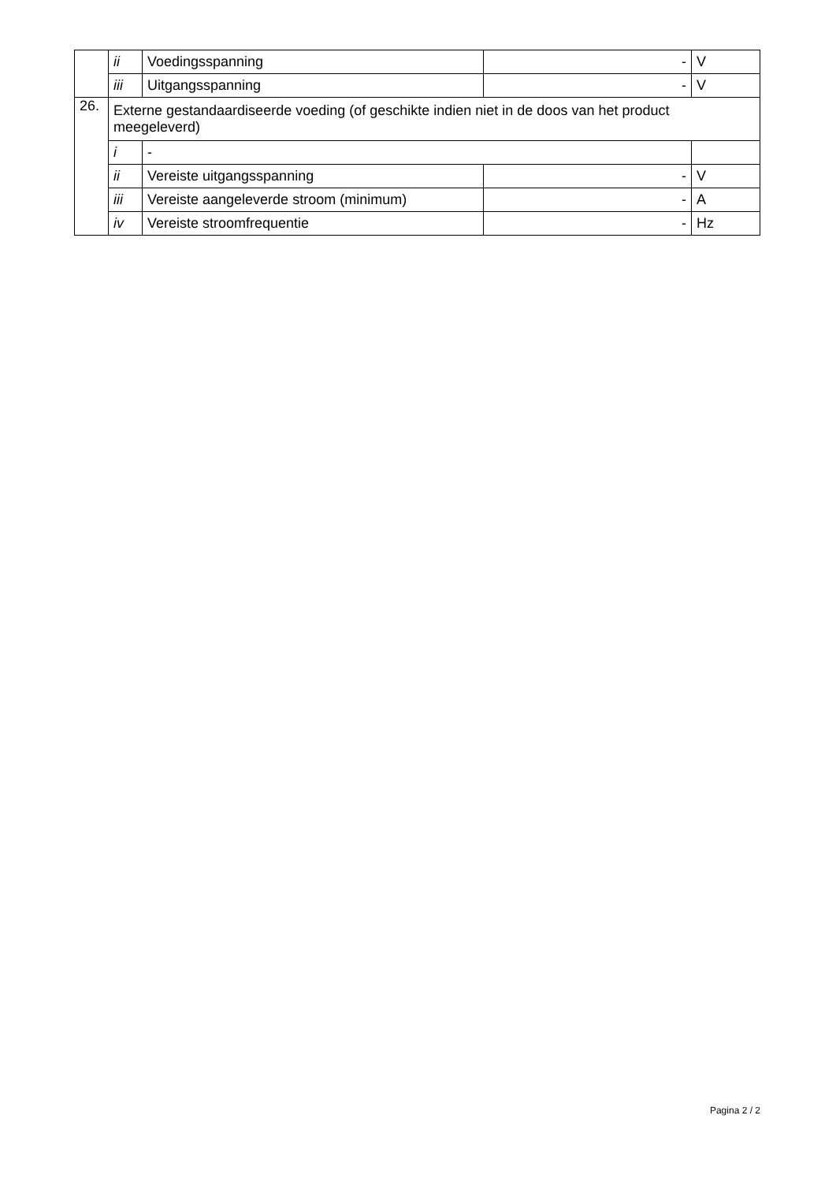| | ii | Voedingsspanning | - | V |
| | iii | Uitgangsspanning | - | V |
| 26. | Externe gestandaardiseerde voeding (of geschikte indien niet in de doos van het product meegeleverd) | | | |
| | i | - | | |
| | ii | Vereiste uitgangsspanning | - | V |
| | iii | Vereiste aangeleverde stroom (minimum) | - | A |
| | iv | Vereiste stroomfrequentie | - | Hz |
Pagina 2 / 2